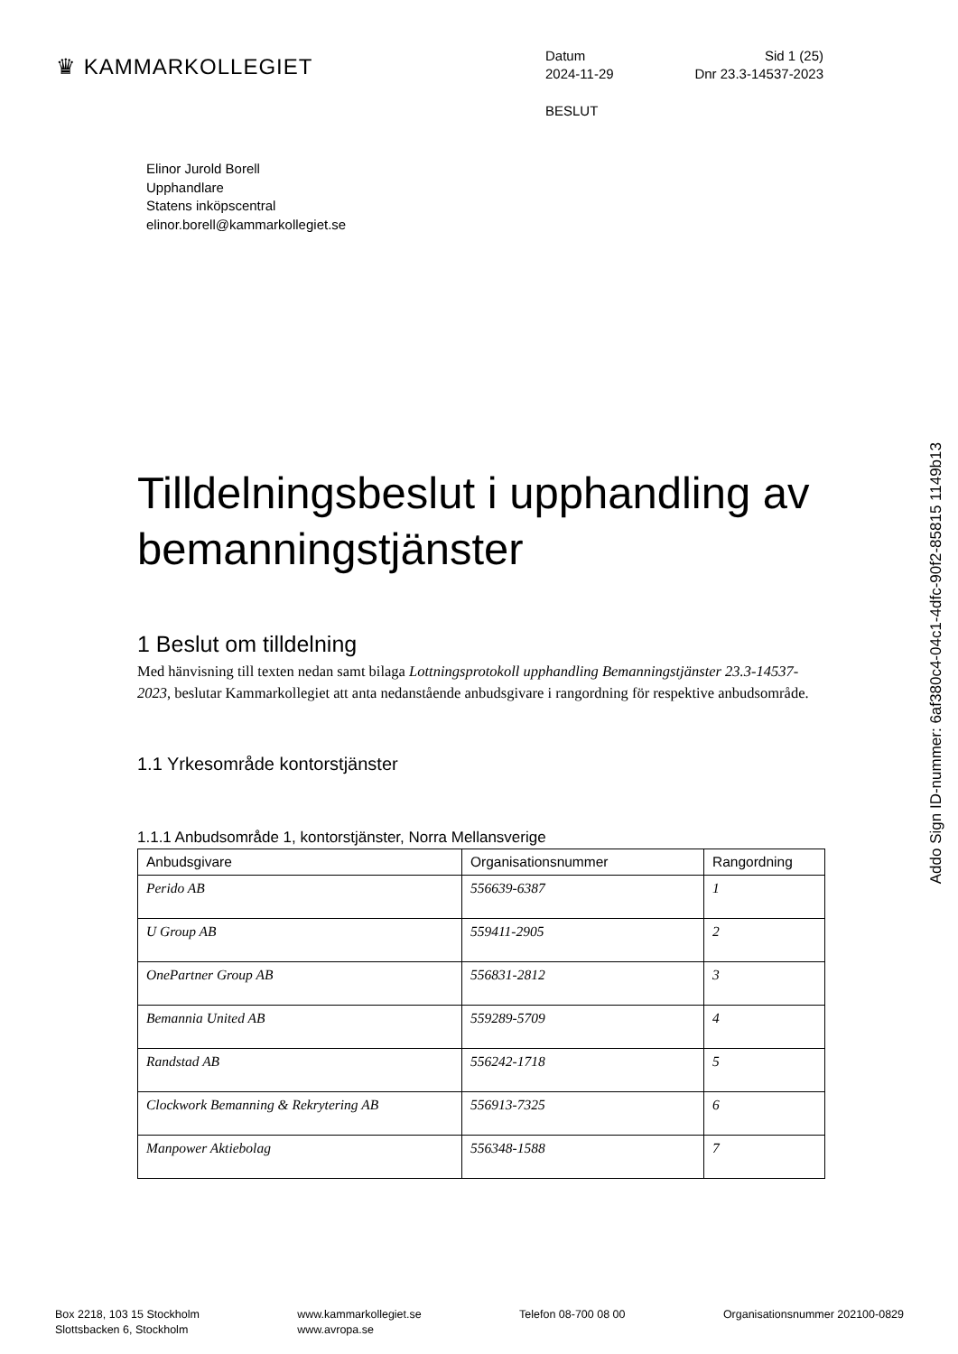♛ KAMMARKOLLEGIET
Datum Sid 1 (25)
2024-11-29 Dnr 23.3-14537-2023
BESLUT
Elinor Jurold Borell
Upphandlare
Statens inköpscentral
elinor.borell@kammarkollegiet.se
Tilldelningsbeslut i upphandling av bemanningstjänster
1 Beslut om tilldelning
Med hänvisning till texten nedan samt bilaga Lottningsprotokoll upphandling Bemanningstjänster 23.3-14537-2023, beslutar Kammarkollegiet att anta nedanstående anbudsgivare i rangordning för respektive anbudsområde.
1.1 Yrkesområde kontorstjänster
1.1.1 Anbudsområde 1, kontorstjänster, Norra Mellansverige
| Anbudsgivare | Organisationsnummer | Rangordning |
| --- | --- | --- |
| Perido AB | 556639-6387 | 1 |
| U Group AB | 559411-2905 | 2 |
| OnePartner Group AB | 556831-2812 | 3 |
| Bemannia United AB | 559289-5709 | 4 |
| Randstad AB | 556242-1718 | 5 |
| Clockwork Bemanning & Rekrytering AB | 556913-7325 | 6 |
| Manpower Aktiebolag | 556348-1588 | 7 |
Addo Sign ID-nummer: 6af380c4-04c1-4dfc-90f2-85815 1149b13
Box 2218, 103 15 Stockholm
Slottsbacken 6, Stockholm
www.kammarkollegiet.se
www.avropa.se
Telefon 08-700 08 00 Organisationsnummer 202100-0829